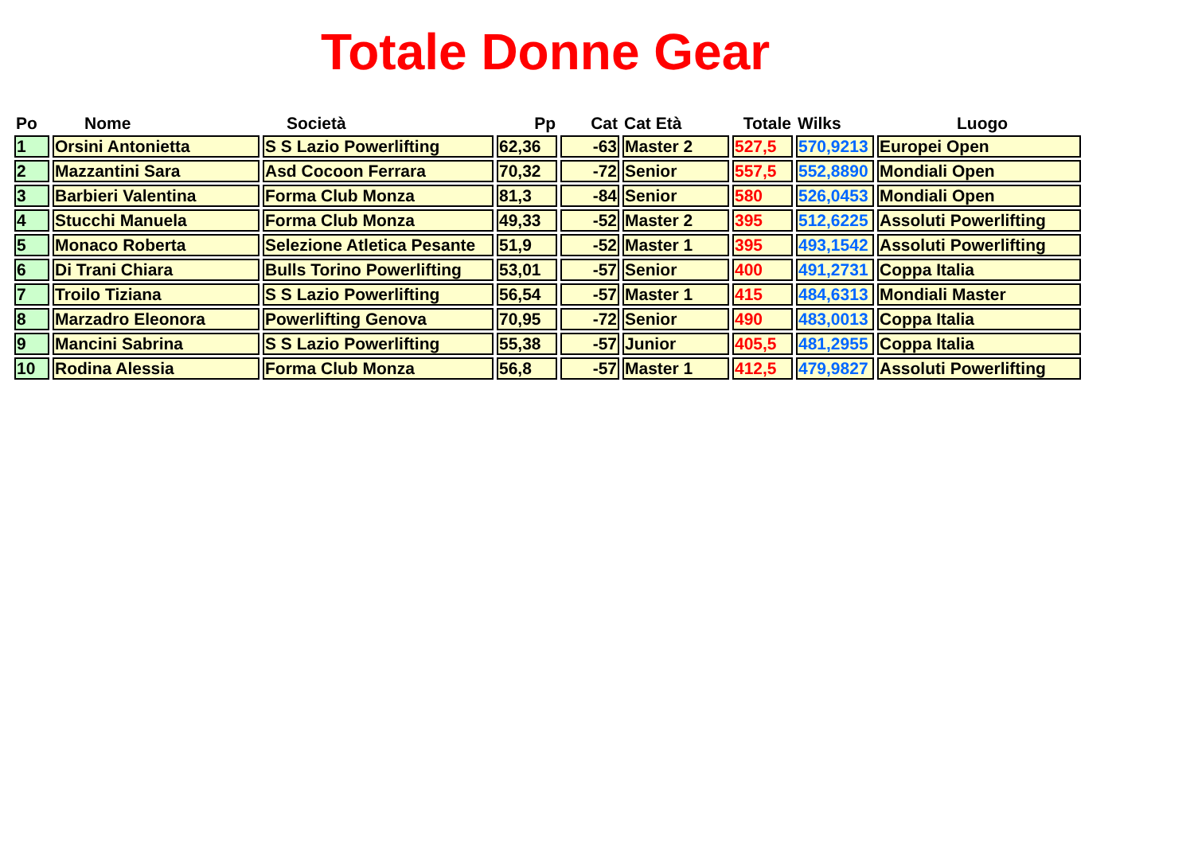Totale Donne Gear
| Po | Nome | Società | Pp | Cat | Cat Età | Totale | Wilks | Luogo |
| --- | --- | --- | --- | --- | --- | --- | --- | --- |
| 1 | Orsini Antonietta | S S Lazio Powerlifting | 62,36 | -63 | Master 2 | 527,5 | 570,9213 | Europei Open |
| 2 | Mazzantini Sara | Asd Cocoon Ferrara | 70,32 | -72 | Senior | 557,5 | 552,8890 | Mondiali Open |
| 3 | Barbieri Valentina | Forma Club Monza | 81,3 | -84 | Senior | 580 | 526,0453 | Mondiali Open |
| 4 | Stucchi Manuela | Forma Club Monza | 49,33 | -52 | Master 2 | 395 | 512,6225 | Assoluti Powerlifting |
| 5 | Monaco Roberta | Selezione Atletica Pesante | 51,9 | -52 | Master 1 | 395 | 493,1542 | Assoluti Powerlifting |
| 6 | Di Trani Chiara | Bulls Torino Powerlifting | 53,01 | -57 | Senior | 400 | 491,2731 | Coppa Italia |
| 7 | Troilo Tiziana | S S Lazio Powerlifting | 56,54 | -57 | Master 1 | 415 | 484,6313 | Mondiali Master |
| 8 | Marzadro Eleonora | Powerlifting Genova | 70,95 | -72 | Senior | 490 | 483,0013 | Coppa Italia |
| 9 | Mancini Sabrina | S S Lazio Powerlifting | 55,38 | -57 | Junior | 405,5 | 481,2955 | Coppa Italia |
| 10 | Rodina Alessia | Forma Club Monza | 56,8 | -57 | Master 1 | 412,5 | 479,9827 | Assoluti Powerlifting |